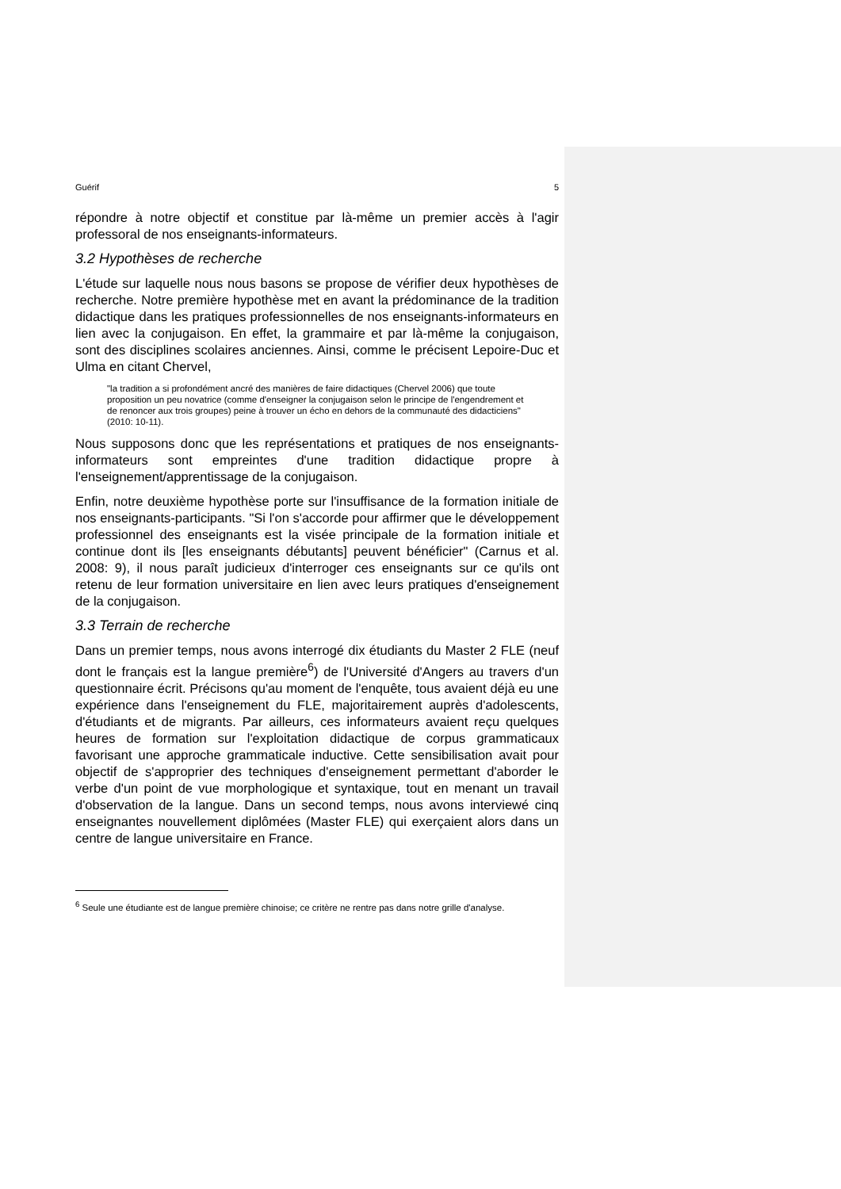Guérif 5
répondre à notre objectif et constitue par là-même un premier accès à l'agir professoral de nos enseignants-informateurs.
3.2 Hypothèses de recherche
L'étude sur laquelle nous nous basons se propose de vérifier deux hypothèses de recherche. Notre première hypothèse met en avant la prédominance de la tradition didactique dans les pratiques professionnelles de nos enseignants-informateurs en lien avec la conjugaison. En effet, la grammaire et par là-même la conjugaison, sont des disciplines scolaires anciennes. Ainsi, comme le précisent Lepoire-Duc et Ulma en citant Chervel,
"la tradition a si profondément ancré des manières de faire didactiques (Chervel 2006) que toute proposition un peu novatrice (comme d'enseigner la conjugaison selon le principe de l'engendrement et de renoncer aux trois groupes) peine à trouver un écho en dehors de la communauté des didacticiens" (2010: 10-11).
Nous supposons donc que les représentations et pratiques de nos enseignants-informateurs sont empreintes d'une tradition didactique propre à l'enseignement/apprentissage de la conjugaison.
Enfin, notre deuxième hypothèse porte sur l'insuffisance de la formation initiale de nos enseignants-participants. "Si l'on s'accorde pour affirmer que le développement professionnel des enseignants est la visée principale de la formation initiale et continue dont ils [les enseignants débutants] peuvent bénéficier" (Carnus et al. 2008: 9), il nous paraît judicieux d'interroger ces enseignants sur ce qu'ils ont retenu de leur formation universitaire en lien avec leurs pratiques d'enseignement de la conjugaison.
3.3 Terrain de recherche
Dans un premier temps, nous avons interrogé dix étudiants du Master 2 FLE (neuf dont le français est la langue première<sup>6</sup>) de l'Université d'Angers au travers d'un questionnaire écrit. Précisons qu'au moment de l'enquête, tous avaient déjà eu une expérience dans l'enseignement du FLE, majoritairement auprès d'adolescents, d'étudiants et de migrants. Par ailleurs, ces informateurs avaient reçu quelques heures de formation sur l'exploitation didactique de corpus grammaticaux favorisant une approche grammaticale inductive. Cette sensibilisation avait pour objectif de s'approprier des techniques d'enseignement permettant d'aborder le verbe d'un point de vue morphologique et syntaxique, tout en menant un travail d'observation de la langue. Dans un second temps, nous avons interviewé cinq enseignantes nouvellement diplômées (Master FLE) qui exerçaient alors dans un centre de langue universitaire en France.
<sup>6</sup> Seule une étudiante est de langue première chinoise; ce critère ne rentre pas dans notre grille d'analyse.